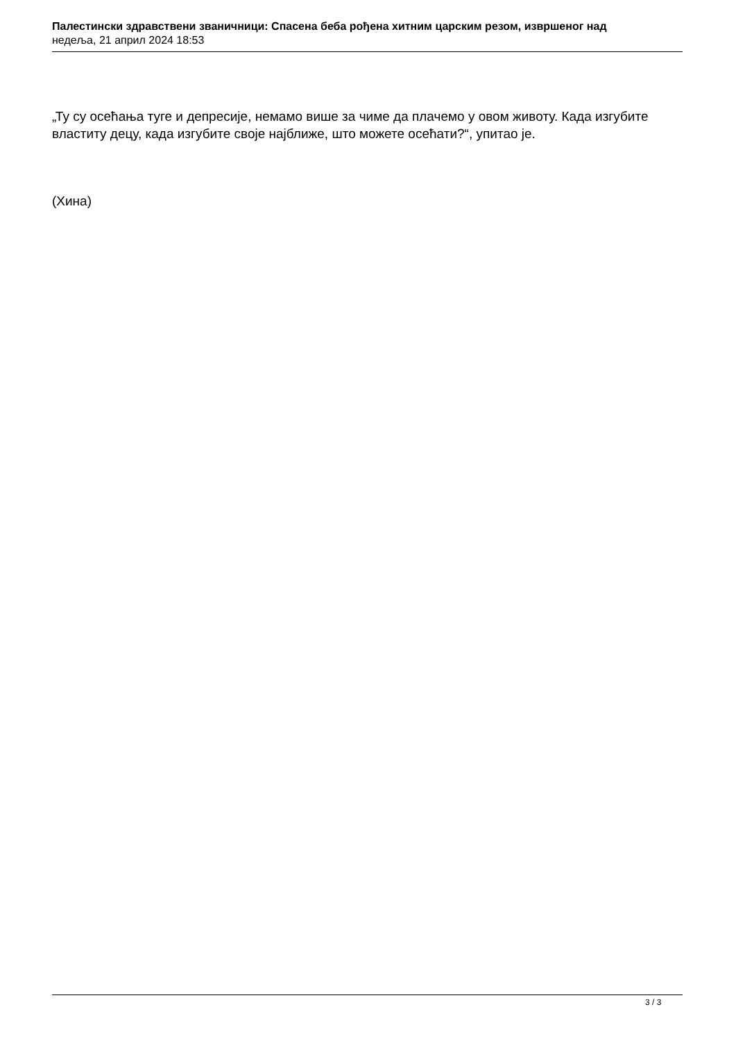Палестински здравствени званичници: Спасена беба рођена хитним царским резом, извршеног над
недеља, 21 април 2024 18:53
„Ту су осећања туге и депресије, немамо више за чиме да плачемо у овом животу. Када изгубите властиту децу, када изгубите своје најближе, што можете осећати?“, упитао је.
(Хина)
3 / 3